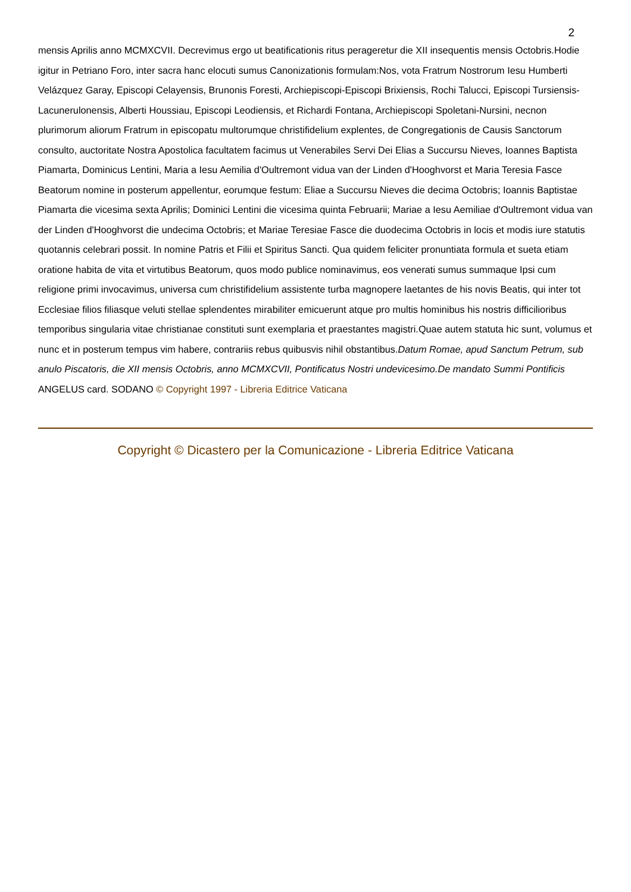2
mensis Aprilis anno MCMXCVII. Decrevimus ergo ut beatificationis ritus perageretur die XII insequentis mensis Octobris.Hodie igitur in Petriano Foro, inter sacra hanc elocuti sumus Canonizationis formulam:Nos, vota Fratrum Nostrorum Iesu Humberti Velázquez Garay, Episcopi Celayensis, Brunonis Foresti, Archiepiscopi-Episcopi Brixiensis, Rochi Talucci, Episcopi Tursiensis-Lacunerulonensis, Alberti Houssiau, Episcopi Leodiensis, et Richardi Fontana, Archiepiscopi Spoletani-Nursini, necnon plurimorum aliorum Fratrum in episcopatu multorumque christifidelium explentes, de Congregationis de Causis Sanctorum consulto, auctoritate Nostra Apostolica facultatem facimus ut Venerabiles Servi Dei Elias a Succursu Nieves, Ioannes Baptista Piamarta, Dominicus Lentini, Maria a Iesu Aemilia d'Oultremont vidua van der Linden d'Hooghvorst et Maria Teresia Fasce Beatorum nomine in posterum appellentur, eorumque festum: Eliae a Succursu Nieves die decima Octobris; Ioannis Baptistae Piamarta die vicesima sexta Aprilis; Dominici Lentini die vicesima quinta Februarii; Mariae a Iesu Aemiliae d'Oultremont vidua van der Linden d'Hooghvorst die undecima Octobris; et Mariae Teresiae Fasce die duodecima Octobris in locis et modis iure statutis quotannis celebrari possit. In nomine Patris et Filii et Spiritus Sancti. Qua quidem feliciter pronuntiata formula et sueta etiam oratione habita de vita et virtutibus Beatorum, quos modo publice nominavimus, eos venerati sumus summaque Ipsi cum religione primi invocavimus, universa cum christifidelium assistente turba magnopere laetantes de his novis Beatis, qui inter tot Ecclesiae filios filiasque veluti stellae splendentes mirabiliter emicuerunt atque pro multis hominibus his nostris difficilioribus temporibus singularia vitae christianae constituti sunt exemplaria et praestantes magistri.Quae autem statuta hic sunt, volumus et nunc et in posterum tempus vim habere, contrariis rebus quibusvis nihil obstantibus.Datum Romae, apud Sanctum Petrum, sub anulo Piscatoris, die XII mensis Octobris, anno MCMXCVII, Pontificatus Nostri undevicesimo.De mandato Summi Pontificis
ANGELUS card. SODANO © Copyright 1997 - Libreria Editrice Vaticana
Copyright © Dicastero per la Comunicazione - Libreria Editrice Vaticana